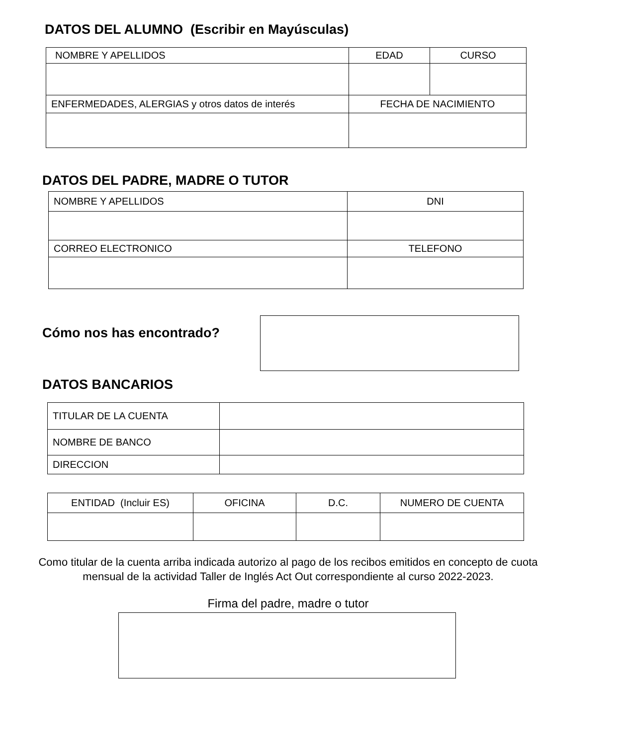DATOS DEL ALUMNO (Escribir en Mayúsculas)
| NOMBRE Y APELLIDOS | EDAD | CURSO |
| ENFERMEDADES, ALERGIAS y otros datos de interés | FECHA DE NACIMIENTO | |
DATOS DEL PADRE, MADRE O TUTOR
| NOMBRE Y APELLIDOS | DNI |
| CORREO ELECTRONICO | TELEFONO |
Cómo nos has encontrado?
DATOS BANCARIOS
| TITULAR DE LA CUENTA | |
| NOMBRE DE BANCO | |
| DIRECCION | |
| ENTIDAD (Incluir ES) | OFICINA | D.C. | NUMERO DE CUENTA |
Como titular de la cuenta arriba indicada autorizo al pago de los recibos emitidos en concepto de cuota mensual de la actividad Taller de Inglés Act Out correspondiente al curso 2022-2023.
Firma del padre, madre o tutor